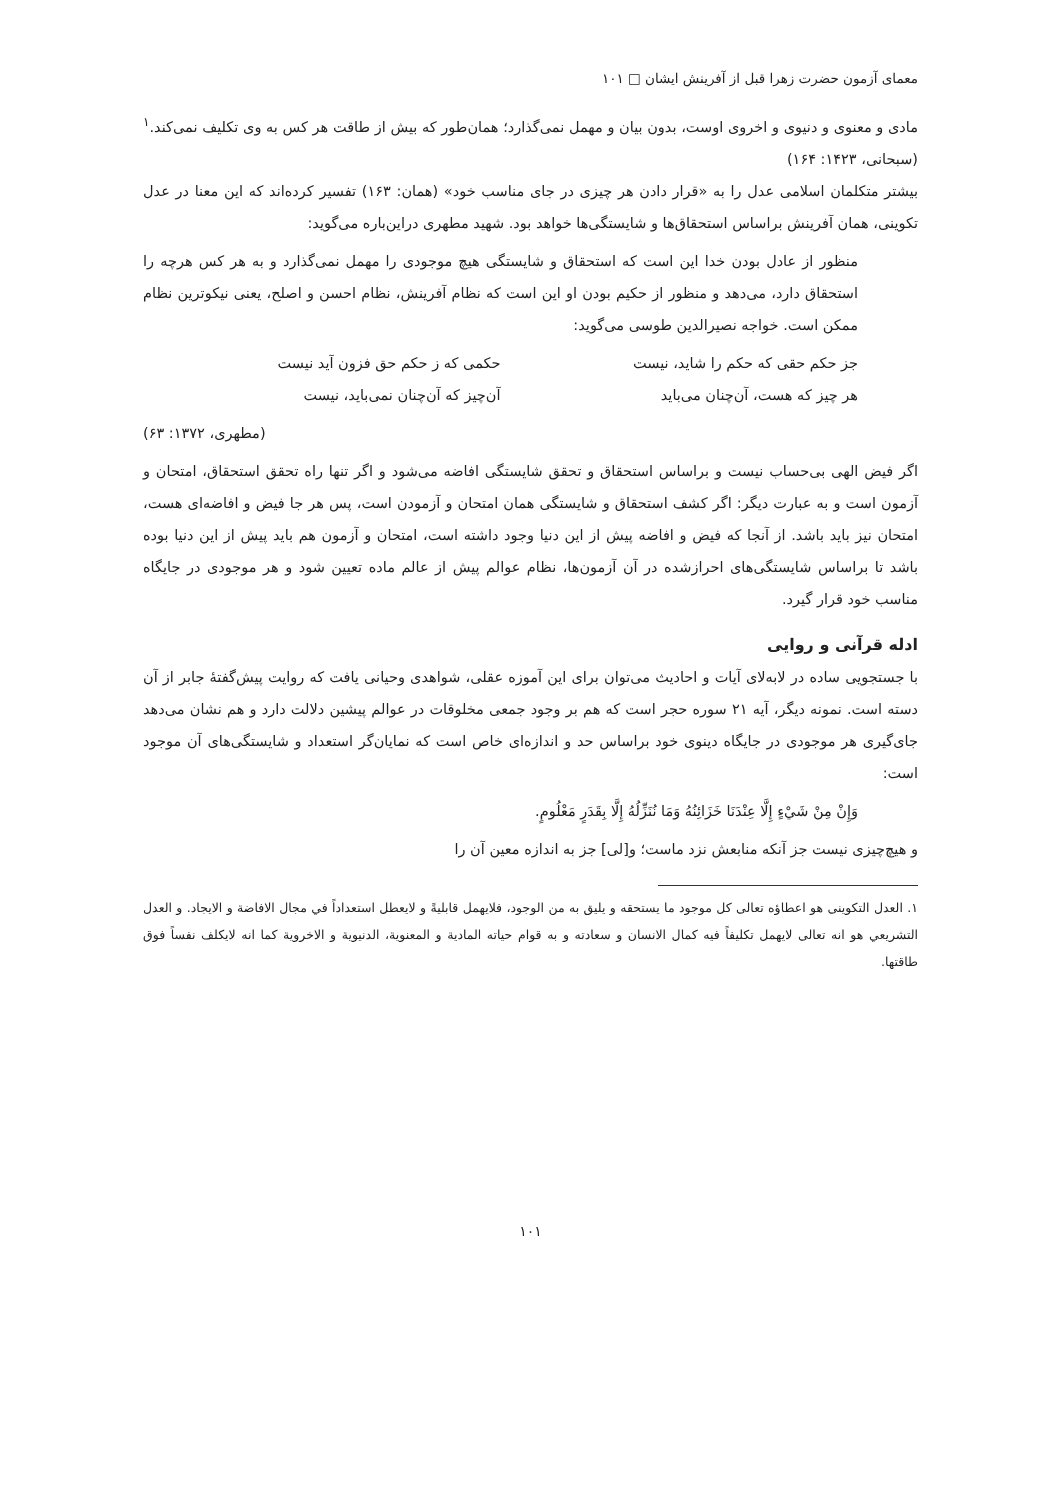معمای آزمون حضرت زهرا قبل از آفرینش ایشان □ ۱۰۱
مادی و معنوی و دنیوی و اخروی اوست، بدون بیان و مهمل نمی‌گذارد؛ همان‌طور که بیش از طاقت هر کس به وی تکلیف نمی‌کند.<sup>۱</sup> (سبحانی، ۱۴۲۳: ۱۶۴)
بیشتر متکلمان اسلامی عدل را به «قرار دادن هر چیزی در جای مناسب خود» (همان: ۱۶۳) تفسیر کرده‌اند که این معنا در عدل تکوینی، همان آفرینش براساس استحقاق‌ها و شایستگی‌ها خواهد بود. شهید مطهری دراین‌باره می‌گوید:
منظور از عادل بودن خدا این است که استحقاق و شایستگی هیچ موجودی را مهمل نمی‌گذارد و به هر کس هرچه را استحقاق دارد، می‌دهد و منظور از حکیم بودن او این است که نظام آفرینش، نظام احسن و اصلح، یعنی نیکوترین نظام ممکن است. خواجه نصیرالدین طوسی می‌گوید:
جز حکم حقی که حکم را شاید، نیست
حکمی که ز حکم حق فزون آید نیست
هر چیز که هست، آن‌چنان می‌باید آن‌چیز که آن‌چنان نمی‌باید، نیست
(مطهری، ۱۳۷۲: ۶۳)
اگر فیض الهی بی‌حساب نیست و براساس استحقاق و تحقق شایستگی افاضه می‌شود و اگر تنها راه تحقق استحقاق، امتحان و آزمون است و به عبارت دیگر: اگر کشف استحقاق و شایستگی همان امتحان و آزمودن است، پس هر جا فیض و افاضه‌ای هست، امتحان نیز باید باشد. از آنجا که فیض و افاضه پیش از این دنیا وجود داشته است، امتحان و آزمون هم باید پیش از این دنیا بوده باشد تا براساس شایستگی‌های احرازشده در آن آزمون‌ها، نظام عوالم پیش از عالم ماده تعیین شود و هر موجودی در جایگاه مناسب خود قرار گیرد.
ادله قرآنی و روایی
با جستجویی ساده در لابه‌لای آیات و احادیث می‌توان برای این آموزه عقلی، شواهدی وحیانی یافت که روایت پیش‌گفتهٔ جابر از آن دسته است. نمونه دیگر، آیه ۲۱ سوره حجر است که هم بر وجود جمعی مخلوقات در عوالم پیشین دلالت دارد و هم نشان می‌دهد جای‌گیری هر موجودی در جایگاه دینوی خود براساس حد و اندازه‌ای خاص است که نمایان‌گر استعداد و شایستگی‌های آن موجود است:
وَإِنْ مِنْ شَيْءٍ إِلَّا عِنْدَنَا خَزَائِنُهُ وَمَا نُنَزِّلُهُ إِلَّا بِقَدَرٍ مَعْلُومٍ.
و هیچ‌چیزی نیست جز آنکه منابعش نزد ماست؛ و[لی] جز به اندازه معین آن را
۱. العدل التکوینی هو اعطاؤه تعالی کل موجود ما یستحقه و یلیق به من الوجود، فلایهمل قابلیةً و لایعطل استعداداً في مجال الافاضة و الایجاد. و العدل التشریعي هو انه تعالی لایهمل تکلیفاً فیه کمال الانسان و سعادته و به قوام حیاته المادیة و المعنویة، الدنیویة و الاخرویة کما انه لایکلف نفساً فوق طاقتها.
۱۰۱